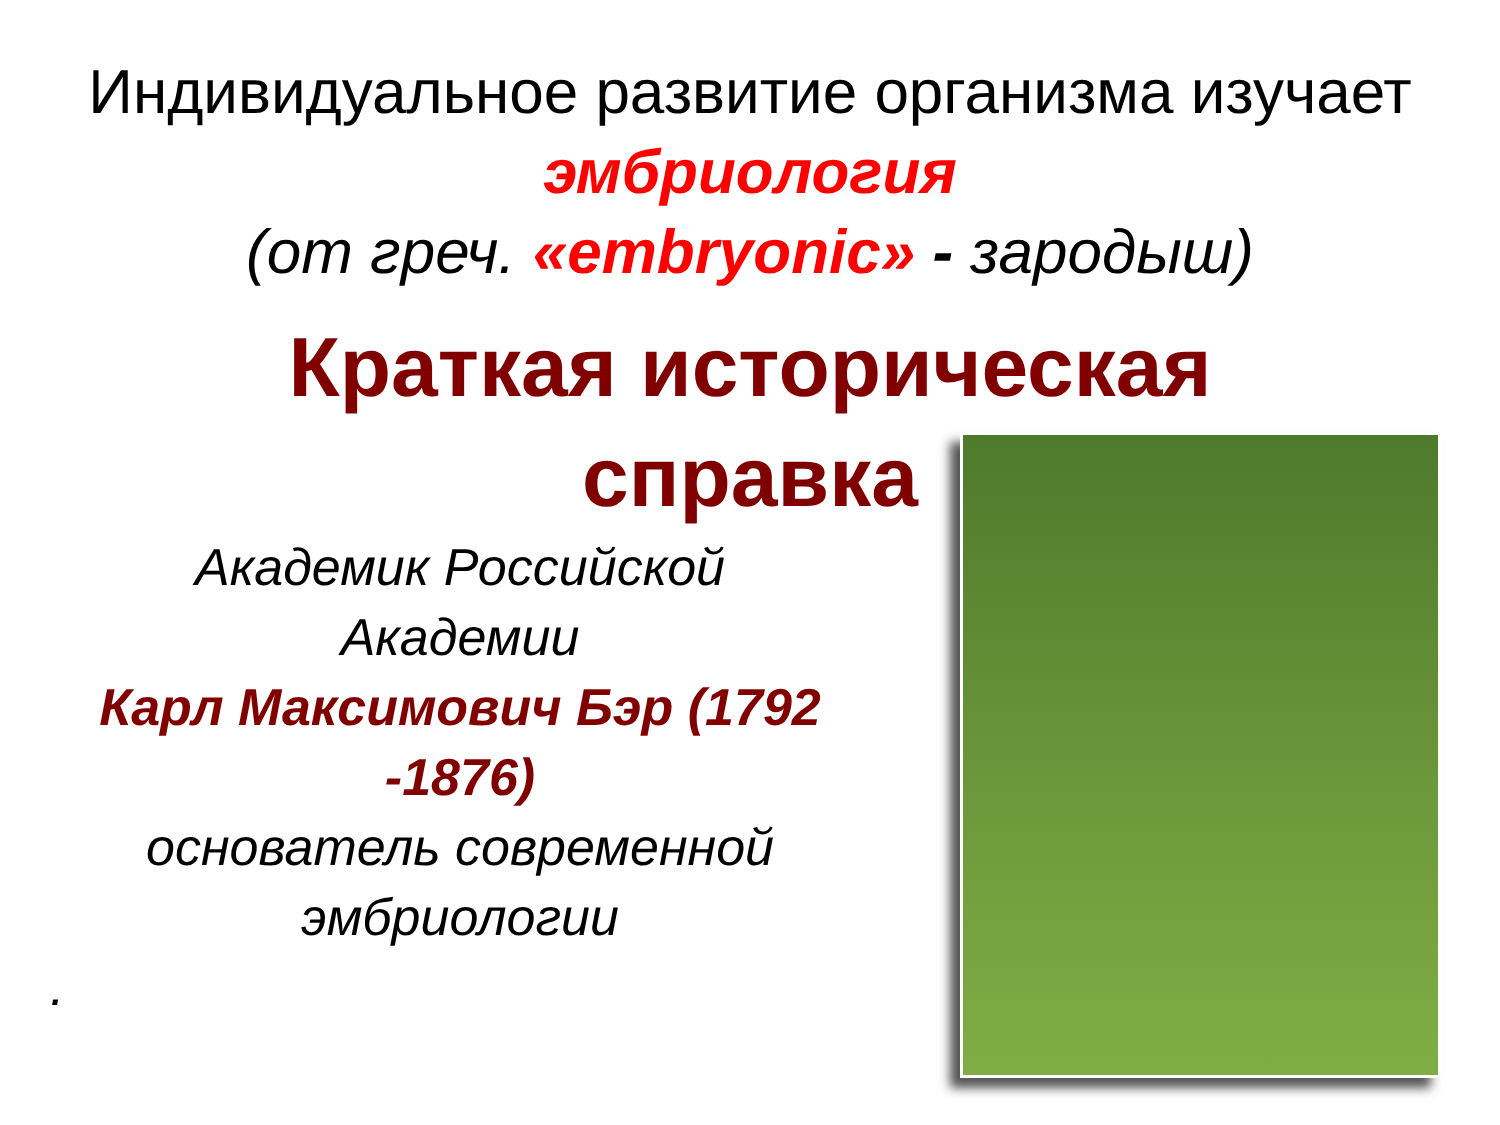Индивидуальное развитие организма изучает
эмбриология
(от греч. «embryonic» - зародыш)
Краткая историческая
справка
Академик Российской
Академии
Карл Максимович Бэр (1792
-1876)
основатель современной
эмбриологии
.